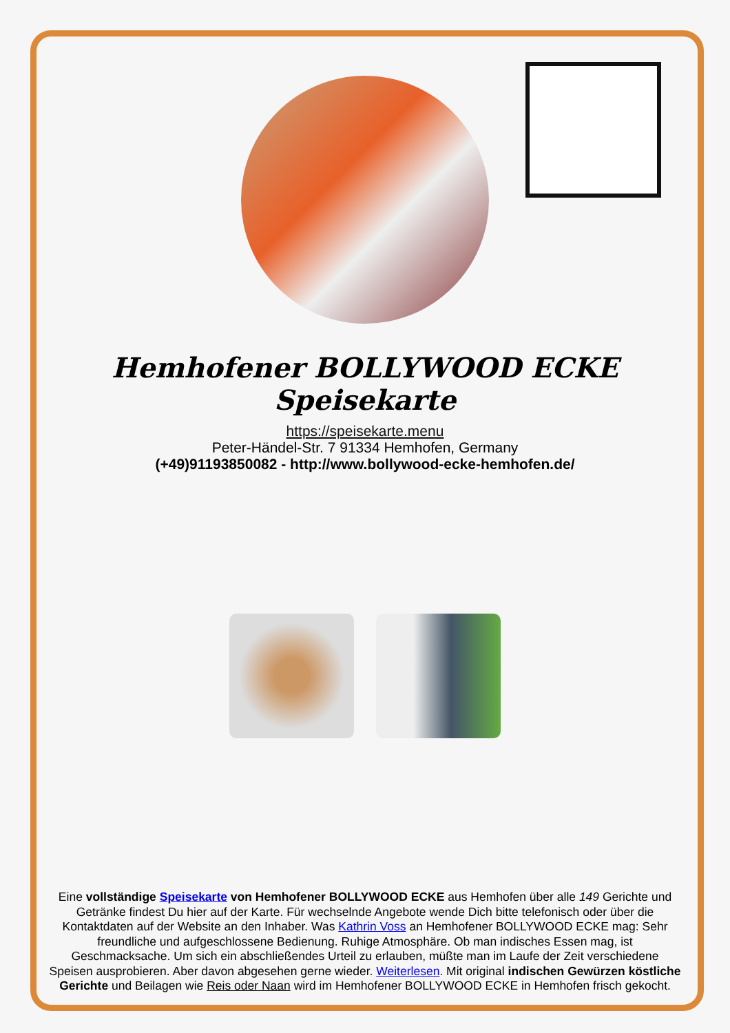Hemhofener BOLLYWOOD ECKE Speisekarte
https://speisekarte.menu
Peter-Händel-Str. 7 91334 Hemhofen, Germany
(+49)91193850082 - http://www.bollywood-ecke-hemhofen.de/
Eine vollständige Speisekarte von Hemhofener BOLLYWOOD ECKE aus Hemhofen über alle 149 Gerichte und Getränke findest Du hier auf der Karte. Für wechselnde Angebote wende Dich bitte telefonisch oder über die Kontaktdaten auf der Website an den Inhaber. Was Kathrin Voss an Hemhofener BOLLYWOOD ECKE mag: Sehr freundliche und aufgeschlossene Bedienung. Ruhige Atmosphäre. Ob man indisches Essen mag, ist Geschmacksache. Um sich ein abschließendes Urteil zu erlauben, müßte man im Laufe der Zeit verschiedene Speisen ausprobieren. Aber davon abgesehen gerne wieder. Weiterlesen. Mit original indischen Gewürzen köstliche Gerichte und Beilagen wie Reis oder Naan wird im Hemhofener BOLLYWOOD ECKE in Hemhofen frisch gekocht.